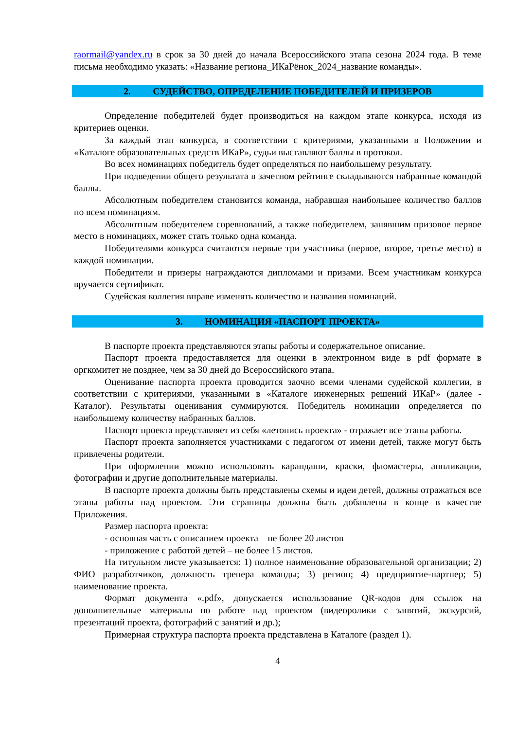raormail@yandex.ru в срок за 30 дней до начала Всероссийского этапа сезона 2024 года. В теме письма необходимо указать: «Название региона_ИКаРёнок_2024_название команды».
2. СУДЕЙСТВО, ОПРЕДЕЛЕНИЕ ПОБЕДИТЕЛЕЙ И ПРИЗЕРОВ
Определение победителей будет производиться на каждом этапе конкурса, исходя из критериев оценки.
За каждый этап конкурса, в соответствии с критериями, указанными в Положении и «Каталоге образовательных средств ИКаР», судьи выставляют баллы в протокол.
Во всех номинациях победитель будет определяться по наибольшему результату.
При подведении общего результата в зачетном рейтинге складываются набранные командой баллы.
Абсолютным победителем становится команда, набравшая наибольшее количество баллов по всем номинациям.
Абсолютным победителем соревнований, а также победителем, занявшим призовое первое место в номинациях, может стать только одна команда.
Победителями конкурса считаются первые три участника (первое, второе, третье место) в каждой номинации.
Победители и призеры награждаются дипломами и призами. Всем участникам конкурса вручается сертификат.
Судейская коллегия вправе изменять количество и названия номинаций.
3. НОМИНАЦИЯ «ПАСПОРТ ПРОЕКТА»
В паспорте проекта представляются этапы работы и содержательное описание.
Паспорт проекта предоставляется для оценки в электронном виде в pdf формате в оргкомитет не позднее, чем за 30 дней до Всероссийского этапа.
Оценивание паспорта проекта проводится заочно всеми членами судейской коллегии, в соответствии с критериями, указанными в «Каталоге инженерных решений ИКаР» (далее - Каталог). Результаты оценивания суммируются. Победитель номинации определяется по наибольшему количеству набранных баллов.
Паспорт проекта представляет из себя «летопись проекта» - отражает все этапы работы.
Паспорт проекта заполняется участниками с педагогом от имени детей, также могут быть привлечены родители.
При оформлении можно использовать карандаши, краски, фломастеры, аппликации, фотографии и другие дополнительные материалы.
В паспорте проекта должны быть представлены схемы и идеи детей, должны отражаться все этапы работы над проектом. Эти страницы должны быть добавлены в конце в качестве Приложения.
Размер паспорта проекта:
- основная часть с описанием проекта – не более 20 листов
- приложение с работой детей – не более 15 листов.
На титульном листе указывается: 1) полное наименование образовательной организации; 2) ФИО разработчиков, должность тренера команды; 3) регион; 4) предприятие-партнер; 5) наименование проекта.
Формат документа «.pdf», допускается использование QR-кодов для ссылок на дополнительные материалы по работе над проектом (видеоролики с занятий, экскурсий, презентаций проекта, фотографий с занятий и др.);
Примерная структура паспорта проекта представлена в Каталоге (раздел 1).
4